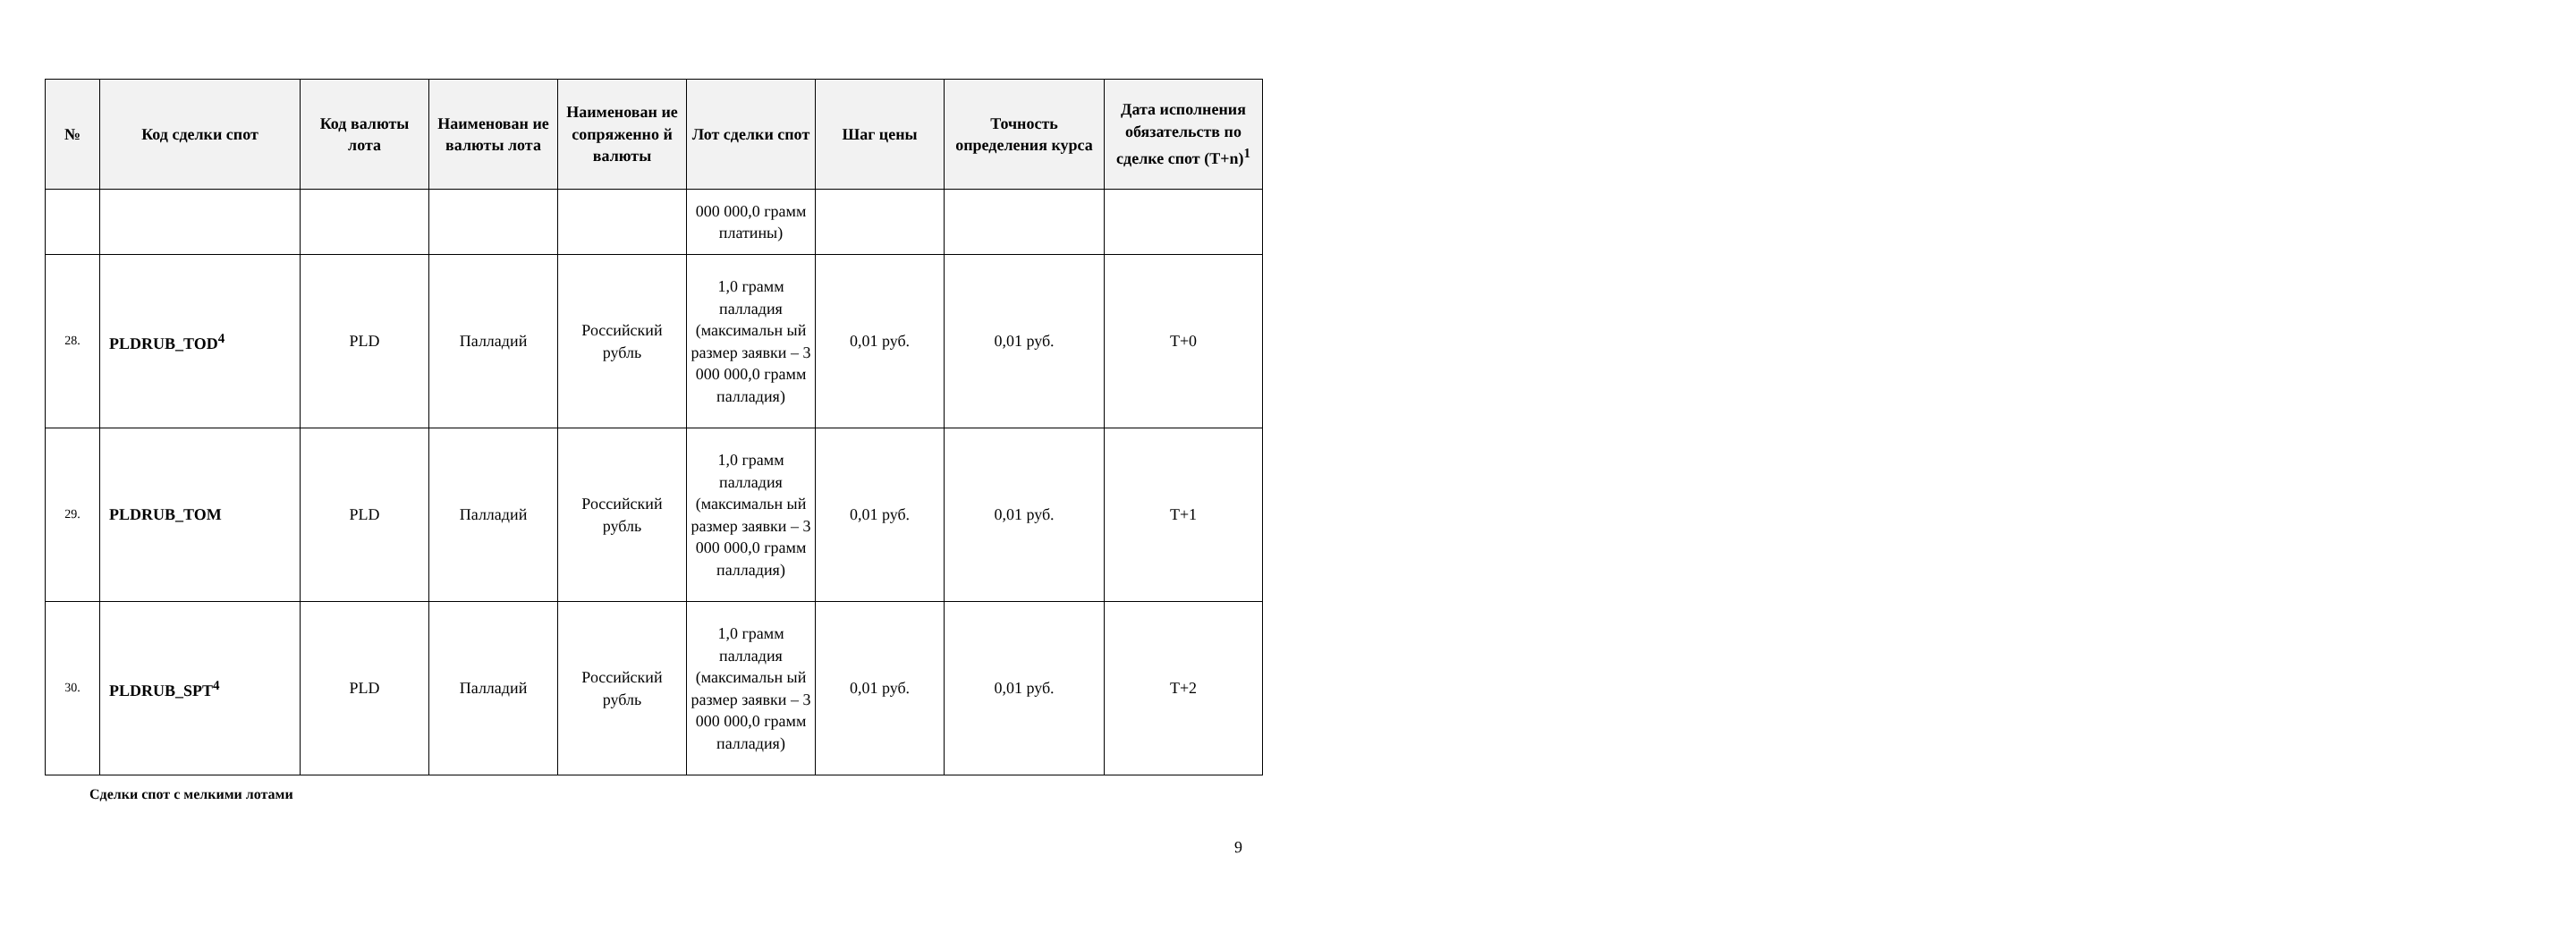| № | Код сделки спот | Код валюты лота | Наименован ие валюты лота | Наименован ие сопряженно й валюты | Лот сделки спот | Шаг цены | Точность определения курса | Дата исполнения обязательств по сделке спот (T+n)<sup>1</sup> |
| --- | --- | --- | --- | --- | --- | --- | --- | --- |
| | | | | | 000 000,0 грамм платины) | | | |
| 28. | PLDRUB_TOD<sup>4</sup> | PLD | Палладий | Российский рубль | 1,0 грамм палладия (максимальн ый размер заявки – 3 000 000,0 грамм палладия) | 0,01 руб. | 0,01 руб. | T+0 |
| 29. | PLDRUB_TOM | PLD | Палладий | Российский рубль | 1,0 грамм палладия (максимальн ый размер заявки – 3 000 000,0 грамм палладия) | 0,01 руб. | 0,01 руб. | T+1 |
| 30. | PLDRUB_SPT<sup>4</sup> | PLD | Палладий | Российский рубль | 1,0 грамм палладия (максимальн ый размер заявки – 3 000 000,0 грамм палладия) | 0,01 руб. | 0,01 руб. | T+2 |
Сделки спот с мелкими лотами
9